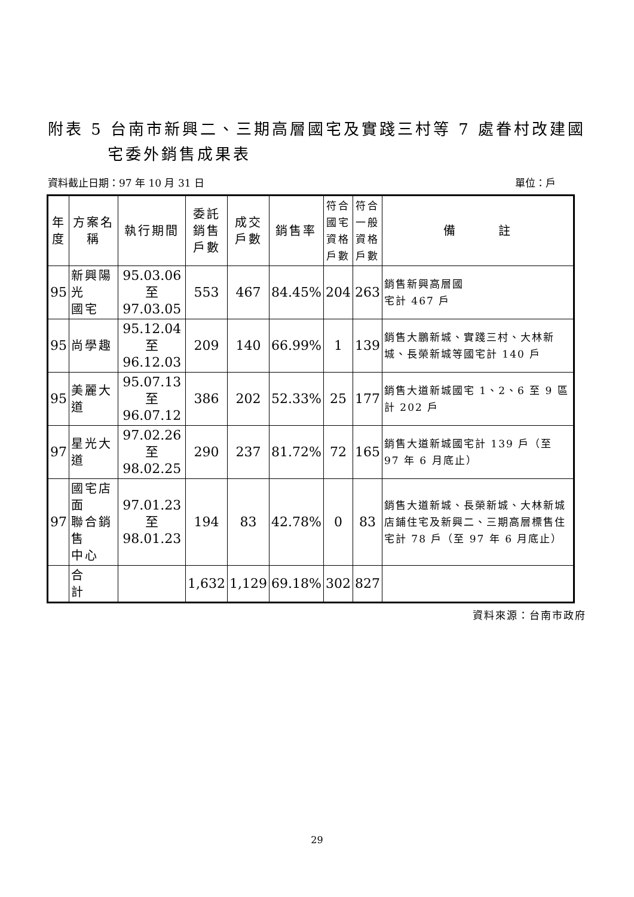附表 5 台南市新興二、三期高層國宅及實踐三村等 7 處眷村改建國
宅委外銷售成果表
資料截止日期：97 年 10 月 31 日 單位：戶
| 年 度 | 方案名稱 | 執行期間 | 委託 銷售 戶數 | 成交 戶數 | 銷售率 | 符合 國宅 資格 戶數 | 符合 一般 資格 戶數 | 備 註 |
| --- | --- | --- | --- | --- | --- | --- | --- | --- |
| 95 | 新興陽光 國宅 | 95.03.06 至 97.03.05 | 553 | 467 | 84.45% | 204 | 263 | 銷售新興高層國 宅計 467 戶 |
| 95 | 尚學趣 | 95.12.04 至 96.12.03 | 209 | 140 | 66.99% | 1 | 139 | 銷售大鵬新城、實踐三村、大林新城、長榮新城等國宅計 140 戶 |
| 95 | 美麗大道 | 95.07.13 至 96.07.12 | 386 | 202 | 52.33% | 25 | 177 | 銷售大道新城國宅 1、2、6 至 9 區計 202 戶 |
| 97 | 星光大道 | 97.02.26 至 98.02.25 | 290 | 237 | 81.72% | 72 | 165 | 銷售大道新城國宅計 139 戶（至 97 年 6 月底止） |
| 97 | 國宅店面 聯合銷售 中心 | 97.01.23 至 98.01.23 | 194 | 83 | 42.78% | 0 | 83 | 銷售大道新城、長榮新城、大林新城店鋪住宅及新興二、三期高層標售住宅計 78 戶（至 97 年 6 月底止） |
| | 合 計 | | 1,632 | 1,129 | 69.18% | 302 | 827 | |
資料來源：台南市政府
29